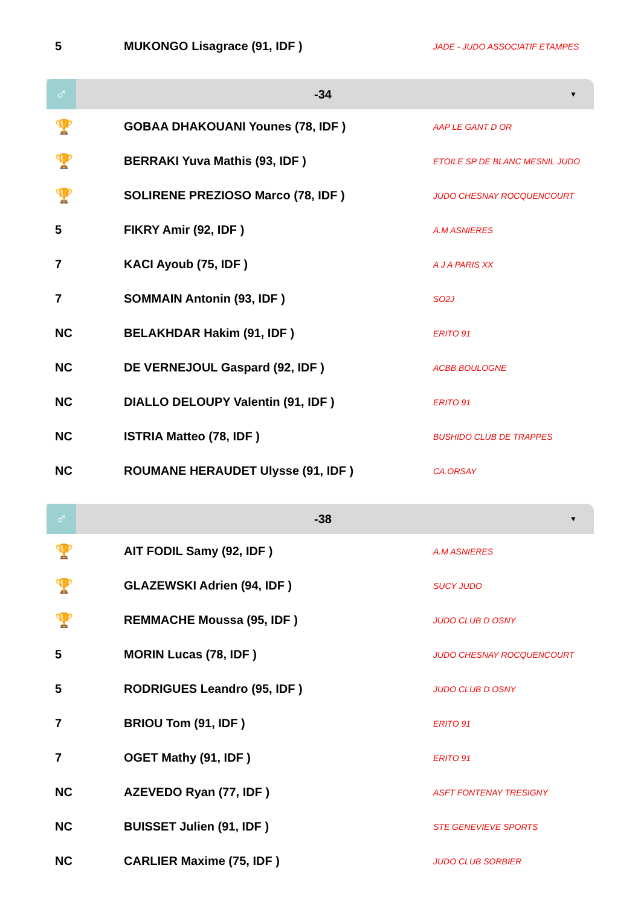| 5 | MUKONGO Lisagrace (91, IDF ) | JADE - JUDO ASSOCIATIF ETAMPES |
♂
-34
▼
| 🏆 | GOBAA DHAKOUANI Younes (78, IDF ) | AAP LE GANT D OR |
| 🏆 | BERRAKI Yuva Mathis (93, IDF ) | ETOILE SP DE BLANC MESNIL JUDO |
| 🏆 | SOLIRENE PREZIOSO Marco (78, IDF ) | JUDO CHESNAY ROCQUENCOURT |
| 5 | FIKRY Amir (92, IDF ) | A.M ASNIERES |
| 7 | KACI Ayoub (75, IDF ) | A J A PARIS XX |
| 7 | SOMMAIN Antonin (93, IDF ) | SO2J |
| NC | BELAKHDAR Hakim (91, IDF ) | ERITO 91 |
| NC | DE VERNEJOUL Gaspard (92, IDF ) | ACBB BOULOGNE |
| NC | DIALLO DELOUPY Valentin (91, IDF ) | ERITO 91 |
| NC | ISTRIA Matteo (78, IDF ) | BUSHIDO CLUB DE TRAPPES |
| NC | ROUMANE HERAUDET Ulysse (91, IDF ) | CA.ORSAY |
♂
-38
▼
| 🏆 | AIT FODIL Samy (92, IDF ) | A.M ASNIERES |
| 🏆 | GLAZEWSKI Adrien (94, IDF ) | SUCY JUDO |
| 🏆 | REMMACHE Moussa (95, IDF ) | JUDO CLUB D OSNY |
| 5 | MORIN Lucas (78, IDF ) | JUDO CHESNAY ROCQUENCOURT |
| 5 | RODRIGUES Leandro (95, IDF ) | JUDO CLUB D OSNY |
| 7 | BRIOU Tom (91, IDF ) | ERITO 91 |
| 7 | OGET Mathy (91, IDF ) | ERITO 91 |
| NC | AZEVEDO Ryan (77, IDF ) | ASFT FONTENAY TRESIGNY |
| NC | BUISSET Julien (91, IDF ) | STE GENEVIEVE SPORTS |
| NC | CARLIER Maxime (75, IDF ) | JUDO CLUB SORBIER |